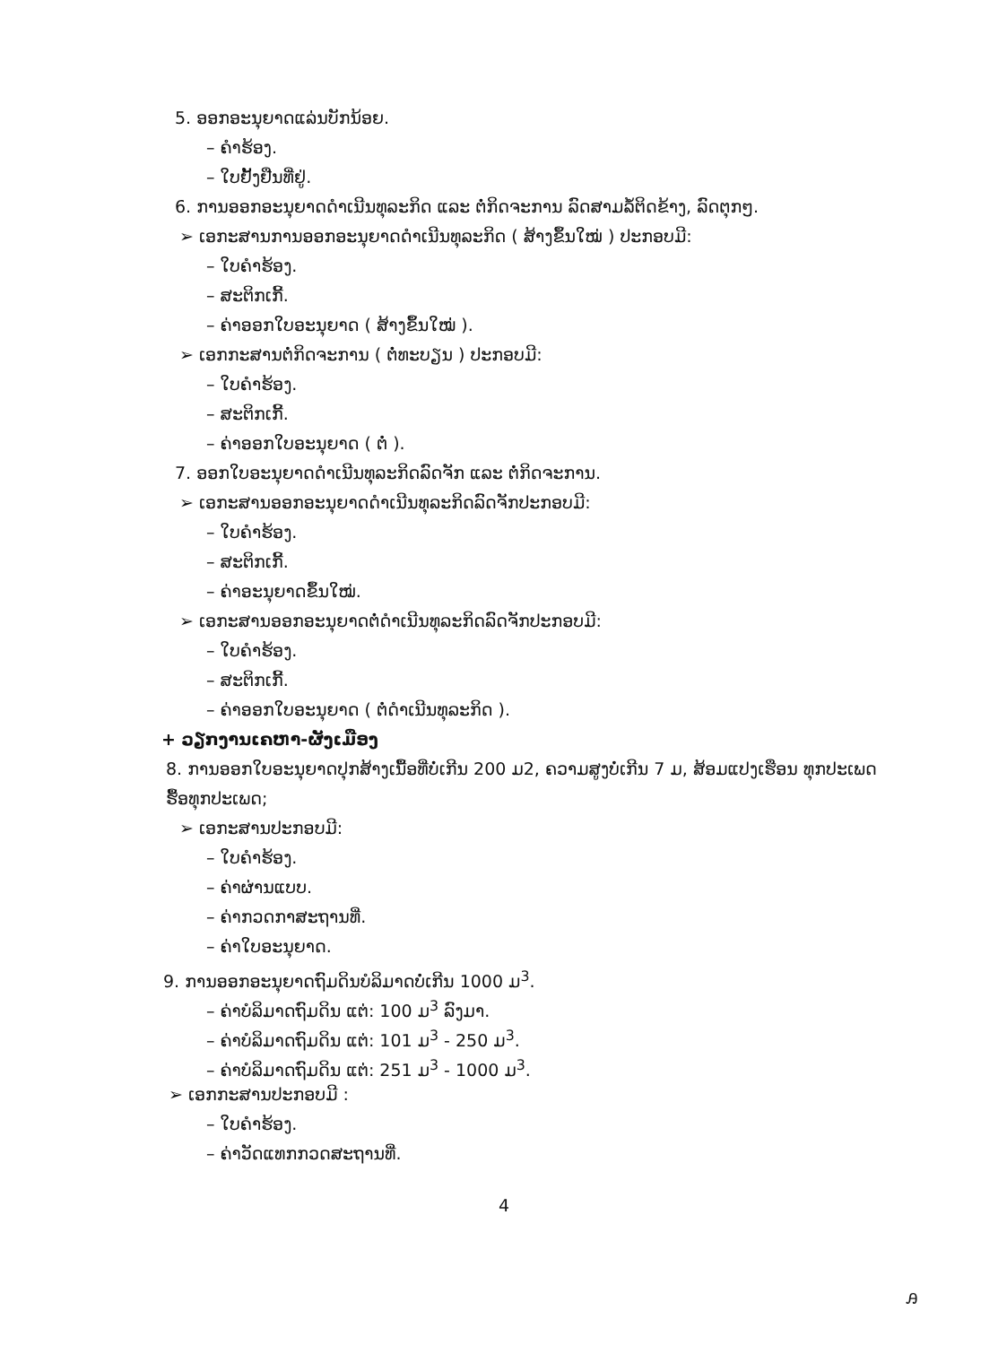5. ອອກອະນຸຍາດແລ່ນບັກນ້ອຍ.
– ຄຳຮ້ອງ.
– ໃບຢັ້ງຢືນທີ່ຢູ່.
6. ການອອກອະນຸຍາດດຳເນີນທຸລະກິດ ແລະ ຕໍ່ກິດຈະການ ລົດສາມລໍ້ຕິດຂ້າງ, ລົດຕຸກໆ.
➢ ເອກະສານການອອກອະນຸຍາດດຳເນີນທຸລະກິດ ( ສ້າງຂຶ້ນໃໝ່ ) ປະກອບມີ:
– ໃບຄຳຮ້ອງ.
– ສະຕິກເກີ້.
– ຄ່າອອກໃບອະນຸຍາດ ( ສ້າງຂຶ້ນໃໝ່ ).
➢ ເອກກະສານຕໍ່ກິດຈະການ ( ຕໍ່ທະບຽນ ) ປະກອບມີ:
– ໃບຄຳຮ້ອງ.
– ສະຕິກເກີ້.
– ຄ່າອອກໃບອະນຸຍາດ ( ຕໍ່ ).
7. ອອກໃບອະນຸຍາດດຳເນີນທຸລະກິດລົດຈັກ ແລະ ຕໍ່ກິດຈະການ.
➢ ເອກະສານອອກອະນຸຍາດດຳເນີນທຸລະກິດລົດຈັກປະກອບມີ:
– ໃບຄຳຮ້ອງ.
– ສະຕິກເກີ້.
– ຄ່າອະນຸຍາດຂຶ້ນໃໝ່.
➢ ເອກະສານອອກອະນຸຍາດຕໍ່ດຳເນີນທຸລະກິດລົດຈັກປະກອບມີ:
– ໃບຄຳຮ້ອງ.
– ສະຕິກເກີ້.
– ຄ່າອອກໃບອະນຸຍາດ ( ຕໍ່ດຳເນີນທຸລະກິດ ).
+ ວຽກງານເຄຫາ-ຜັງເມືອງ
8. ການອອກໃບອະນຸຍາດປຸກສ້າງເນື້ອທີ່ບໍ່ເກີນ 200 ມ2, ຄວາມສູງບໍ່ເກີນ 7 ມ, ສ້ອມແປງເຮືອນ ທຸກປະເພດ ຮື້ອທຸກປະເພດ;
➢ ເອກະສານປະກອບມີ:
– ໃບຄຳຮ້ອງ.
– ຄ່າຜ່ານແບບ.
– ຄ່າກວດກາສະຖານທີ່.
– ຄ່າໃບອະນຸຍາດ.
9. ການອອກອະນຸຍາດຖົມດິນບໍລິມາດບໍ່ເກີນ 1000 ມ<sup>3</sup>.
– ຄ່າບໍລິມາດຖົມດິນ ແຕ່: 100 ມ<sup>3</sup> ລົງມາ.
– ຄ່າບໍລິມາດຖົມດິນ ແຕ່: 101 ມ<sup>3</sup> - 250 ມ<sup>3</sup>.
– ຄ່າບໍລິມາດຖົມດິນ ແຕ່: 251 ມ<sup>3</sup> - 1000 ມ<sup>3</sup>.
➢ ເອກກະສານປະກອບມີ :
– ໃບຄຳຮ້ອງ.
– ຄ່າວັດແທກກວດສະຖານທີ່.
4
ꭿ